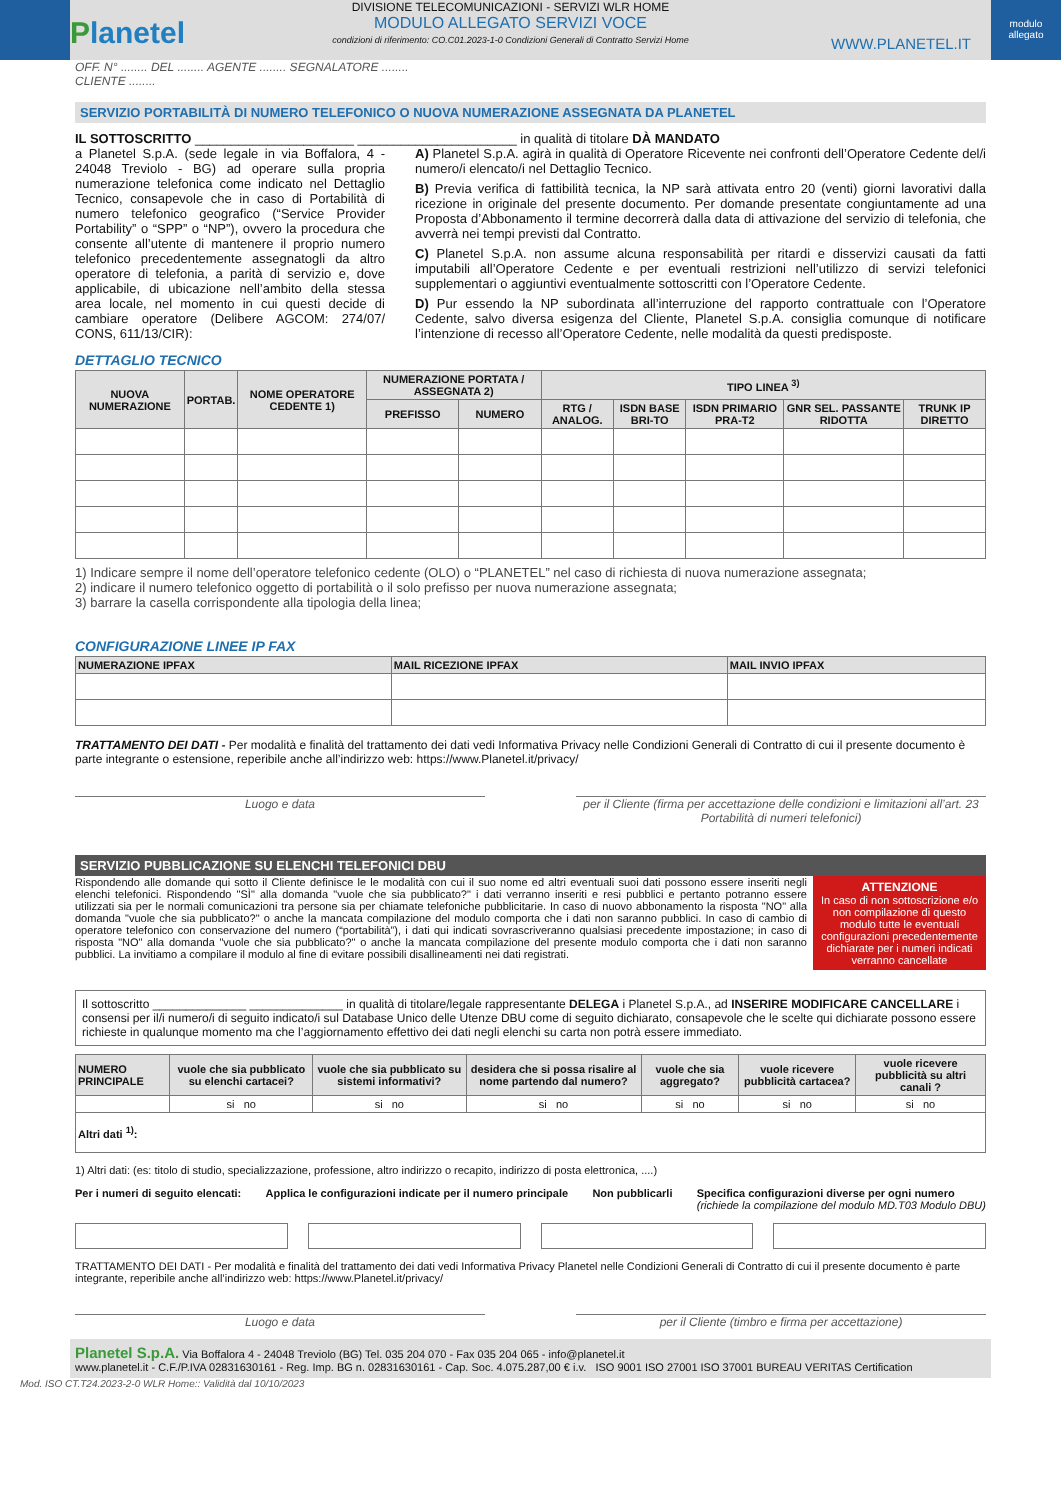Planetel
DIVISIONE TELECOMUNICAZIONI - SERVIZI WLR HOME
MODULO ALLEGATO SERVIZI VOCE
condizioni di riferimento: CO.C01.2023-1-0 Condizioni Generali di Contratto Servizi Home
WWW.PLANETEL.IT
modulo allegato
OFF. N° ........ DEL ........ AGENTE ........ SEGNALATORE ........
CLIENTE ........
SERVIZIO PORTABILITÀ DI NUMERO TELEFONICO O NUOVA NUMERAZIONE ASSEGNATA DA PLANETEL
IL SOTTOSCRITTO ______________________ ______________________ in qualità di titolare DÀ MANDATO
a Planetel S.p.A. (sede legale in via Boffalora, 4 - 24048 Treviolo - BG) ad operare sulla propria numerazione telefonica come indicato nel Dettaglio Tecnico, consapevole che in caso di Portabilità di numero telefonico geografico (“Service Provider Portability” o “SPP” o “NP”), ovvero la procedura che consente all’utente di mantenere il proprio numero telefonico precedentemente assegnatogli da altro operatore di telefonia, a parità di servizio e, dove applicabile, di ubicazione nell’ambito della stessa area locale, nel momento in cui questi decide di cambiare operatore (Delibere AGCOM: 274/07/ CONS, 611/13/CIR):
A) Planetel S.p.A. agirà in qualità di Operatore Ricevente nei confronti dell’Operatore Cedente del/i numero/i elencato/i nel Dettaglio Tecnico.
B) Previa verifica di fattibilità tecnica, la NP sarà attivata entro 20 (venti) giorni lavorativi dalla ricezione in originale del presente documento. Per domande presentate congiuntamente ad una Proposta d’Abbonamento il termine decorrerà dalla data di attivazione del servizio di telefonia, che avverrà nei tempi previsti dal Contratto.
C) Planetel S.p.A. non assume alcuna responsabilità per ritardi e disservizi causati da fatti imputabili all’Operatore Cedente e per eventuali restrizioni nell’utilizzo di servizi telefonici supplementari o aggiuntivi eventualmente sottoscritti con l’Operatore Cedente.
D) Pur essendo la NP subordinata all’interruzione del rapporto contrattuale con l’Operatore Cedente, salvo diversa esigenza del Cliente, Planetel S.p.A. consiglia comunque di notificare l’intenzione di recesso all’Operatore Cedente, nelle modalità da questi predisposte.
DETTAGLIO TECNICO
| NUOVA NUMERAZIONE | PORTAB. | NOME OPERATORE CEDENTE 1) | NUMERAZIONE PORTATA / ASSEGNATA 2) | | TIPO LINEA <sup>3)</sup> | | | | |
| --- | --- | --- | --- | --- | --- | --- | --- | --- | --- |
| | | | PREFISSO | NUMERO | RTG / ANALOG. | ISDN BASE BRI-TO | ISDN PRIMARIO PRA-T2 | GNR SEL. PASSANTE RIDOTTA | TRUNK IP DIRETTO |
1) Indicare sempre il nome dell’operatore telefonico cedente (OLO) o “PLANETEL” nel caso di richiesta di nuova numerazione assegnata;
2) indicare il numero telefonico oggetto di portabilità o il solo prefisso per nuova numerazione assegnata;
3) barrare la casella corrispondente alla tipologia della linea;
CONFIGURAZIONE LINEE IP FAX
| NUMERAZIONE IPFAX | MAIL RICEZIONE IPFAX | MAIL INVIO IPFAX |
| --- | --- | --- |
TRATTAMENTO DEI DATI - Per modalità e finalità del trattamento dei dati vedi Informativa Privacy nelle Condizioni Generali di Contratto di cui il presente documento è parte integrante o estensione, reperibile anche all’indirizzo web: https://www.Planetel.it/privacy/
Luogo e data per il Cliente (firma per accettazione delle condizioni e limitazioni all’art. 23 Portabilità di numeri telefonici)
SERVIZIO PUBBLICAZIONE SU ELENCHI TELEFONICI DBU
Rispondendo alle domande qui sotto il Cliente definisce le le modalità con cui il suo nome ed altri eventuali suoi dati possono essere inseriti negli elenchi telefonici. Rispondendo "SÌ" alla domanda "vuole che sia pubblicato?" i dati verranno inseriti e resi pubblici e pertanto potranno essere utilizzati sia per le normali comunicazioni tra persone sia per chiamate telefoniche pubblicitarie. In caso di nuovo abbonamento la risposta "NO" alla domanda "vuole che sia pubblicato?" o anche la mancata compilazione del modulo comporta che i dati non saranno pubblici. In caso di cambio di operatore telefonico con conservazione del numero (“portabilità”), i dati qui indicati sovrascriveranno qualsiasi precedente impostazione; in caso di risposta "NO" alla domanda "vuole che sia pubblicato?" o anche la mancata compilazione del presente modulo comporta che i dati non saranno pubblici. La invitiamo a compilare il modulo al fine di evitare possibili disallineamenti nei dati registrati.
ATTENZIONE
In caso di non sottoscrizione e/o non compilazione di questo modulo tutte le eventuali configurazioni precedentemente dichiarate per i numeri indicati verranno cancellate
Il sottoscritto ______________ ______________ in qualità di titolare/legale rappresentante DELEGA i Planetel S.p.A., ad INSERIRE MODIFICARE CANCELLARE i consensi per il/i numero/i di seguito indicato/i sul Database Unico delle Utenze DBU come di seguito dichiarato, consapevole che le scelte qui dichiarate possono essere richieste in qualunque momento ma che l’aggiornamento effettivo dei dati negli elenchi su carta non potrà essere immediato.
| NUMERO PRINCIPALE | vuole che sia pubblicato su elenchi cartacei? | vuole che sia pubblicato su sistemi informativi? | desidera che si possa risalire al nome partendo dal numero? | vuole che sia aggregato? | vuole ricevere pubblicità cartacea? | vuole ricevere pubblicità su altri canali ? |
| --- | --- | --- | --- | --- | --- | --- |
| | si no | si no | si no | si no | si no | si no |
| Altri dati <sup>1)</sup>: | | | | | | |
1) Altri dati: (es: titolo di studio, specializzazione, professione, altro indirizzo o recapito, indirizzo di posta elettronica, ....)
Per i numeri di seguito elencati: Applica le configurazioni indicate per il numero principale Non pubblicarli Specifica configurazioni diverse per ogni numero
(richiede la compilazione del modulo MD.T03 Modulo DBU)
TRATTAMENTO DEI DATI - Per modalità e finalità del trattamento dei dati vedi Informativa Privacy Planetel nelle Condizioni Generali di Contratto di cui il presente documento è parte integrante, reperibile anche all’indirizzo web: https://www.Planetel.it/privacy/
Luogo e data per il Cliente (timbro e firma per accettazione)
Planetel S.p.A. Via Boffalora 4 - 24048 Treviolo (BG) Tel. 035 204 070 - Fax 035 204 065 - info@planetel.it
www.planetel.it - C.F./P.IVA 02831630161 - Reg. Imp. BG n. 02831630161 - Cap. Soc. 4.075.287,00 € i.v. ISO 9001 ISO 27001 ISO 37001 BUREAU VERITAS Certification
Mod. ISO CT.T24.2023-2-0 WLR Home:: Validità dal 10/10/2023